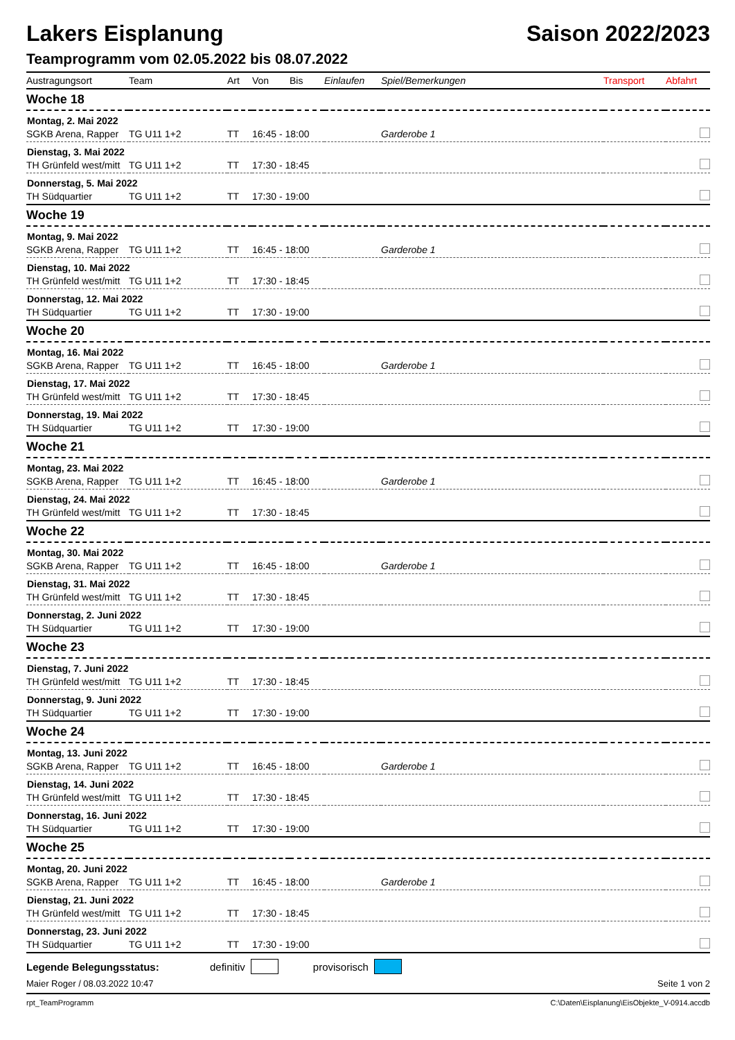Lakers Eisplanung Saison 2022/2023
Teamprogramm vom 02.05.2022 bis 08.07.2022
| Austragungsort | Team | Art | Von | Bis | Einlaufen | Spiel/Bemerkungen | Transport | Abfahrt |
| --- | --- | --- | --- | --- | --- | --- | --- | --- |
| Woche 18 | | | | | | | | |
| Montag, 2. Mai 2022 | | | | | | | | |
| SGKB Arena, Rapper | TG U11 1+2 | TT | 16:45 - 18:00 | | | Garderobe 1 | | |
| Dienstag, 3. Mai 2022 | | | | | | | | |
| TH Grünfeld west/mitt | TG U11 1+2 | TT | 17:30 - 18:45 | | | | | |
| Donnerstag, 5. Mai 2022 | | | | | | | | |
| TH Südquartier | TG U11 1+2 | TT | 17:30 - 19:00 | | | | | |
| Woche 19 | | | | | | | | |
| Montag, 9. Mai 2022 | | | | | | | | |
| SGKB Arena, Rapper | TG U11 1+2 | TT | 16:45 - 18:00 | | | Garderobe 1 | | |
| Dienstag, 10. Mai 2022 | | | | | | | | |
| TH Grünfeld west/mitt | TG U11 1+2 | TT | 17:30 - 18:45 | | | | | |
| Donnerstag, 12. Mai 2022 | | | | | | | | |
| TH Südquartier | TG U11 1+2 | TT | 17:30 - 19:00 | | | | | |
| Woche 20 | | | | | | | | |
| Montag, 16. Mai 2022 | | | | | | | | |
| SGKB Arena, Rapper | TG U11 1+2 | TT | 16:45 - 18:00 | | | Garderobe 1 | | |
| Dienstag, 17. Mai 2022 | | | | | | | | |
| TH Grünfeld west/mitt | TG U11 1+2 | TT | 17:30 - 18:45 | | | | | |
| Donnerstag, 19. Mai 2022 | | | | | | | | |
| TH Südquartier | TG U11 1+2 | TT | 17:30 - 19:00 | | | | | |
| Woche 21 | | | | | | | | |
| Montag, 23. Mai 2022 | | | | | | | | |
| SGKB Arena, Rapper | TG U11 1+2 | TT | 16:45 - 18:00 | | | Garderobe 1 | | |
| Dienstag, 24. Mai 2022 | | | | | | | | |
| TH Grünfeld west/mitt | TG U11 1+2 | TT | 17:30 - 18:45 | | | | | |
| Woche 22 | | | | | | | | |
| Montag, 30. Mai 2022 | | | | | | | | |
| SGKB Arena, Rapper | TG U11 1+2 | TT | 16:45 - 18:00 | | | Garderobe 1 | | |
| Dienstag, 31. Mai 2022 | | | | | | | | |
| TH Grünfeld west/mitt | TG U11 1+2 | TT | 17:30 - 18:45 | | | | | |
| Donnerstag, 2. Juni 2022 | | | | | | | | |
| TH Südquartier | TG U11 1+2 | TT | 17:30 - 19:00 | | | | | |
| Woche 23 | | | | | | | | |
| Dienstag, 7. Juni 2022 | | | | | | | | |
| TH Grünfeld west/mitt | TG U11 1+2 | TT | 17:30 - 18:45 | | | | | |
| Donnerstag, 9. Juni 2022 | | | | | | | | |
| TH Südquartier | TG U11 1+2 | TT | 17:30 - 19:00 | | | | | |
| Woche 24 | | | | | | | | |
| Montag, 13. Juni 2022 | | | | | | | | |
| SGKB Arena, Rapper | TG U11 1+2 | TT | 16:45 - 18:00 | | | Garderobe 1 | | |
| Dienstag, 14. Juni 2022 | | | | | | | | |
| TH Grünfeld west/mitt | TG U11 1+2 | TT | 17:30 - 18:45 | | | | | |
| Donnerstag, 16. Juni 2022 | | | | | | | | |
| TH Südquartier | TG U11 1+2 | TT | 17:30 - 19:00 | | | | | |
| Woche 25 | | | | | | | | |
| Montag, 20. Juni 2022 | | | | | | | | |
| SGKB Arena, Rapper | TG U11 1+2 | TT | 16:45 - 18:00 | | | Garderobe 1 | | |
| Dienstag, 21. Juni 2022 | | | | | | | | |
| TH Grünfeld west/mitt | TG U11 1+2 | TT | 17:30 - 18:45 | | | | | |
| Donnerstag, 23. Juni 2022 | | | | | | | | |
| TH Südquartier | TG U11 1+2 | TT | 17:30 - 19:00 | | | | | |
Legende Belegungsstatus: definitiv provisorisch
Maier Roger / 08.03.2022 10:47 Seite 1 von 2
rpt_TeamProgramm C:\Daten\Eisplanung\EisObjekte_V-0914.accdb